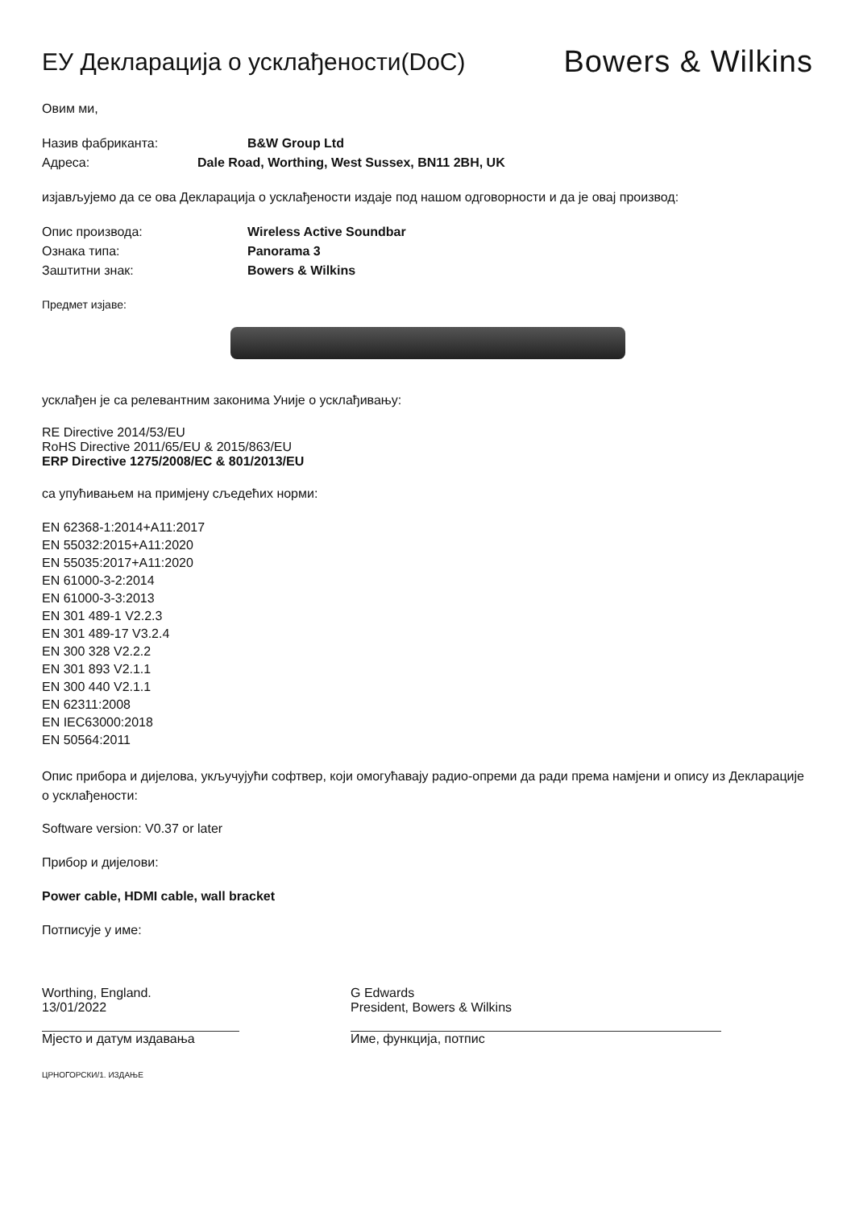ЕУ Декларација о усклађености(DoC)
Bowers & Wilkins
Овим ми,
Назив фабриканта: B&W Group Ltd
Адреса: Dale Road, Worthing, West Sussex, BN11 2BH, UK
изјављујемо да се ова Декларација о усклађености издаје под нашом одговорности и да је овај производ:
Опис производа: Wireless Active Soundbar
Ознака типа: Panorama 3
Заштитни знак: Bowers & Wilkins
Предмет изјаве:
усклађен је са релевантним законима Уније о усклађивању:
RE Directive 2014/53/EU
RoHS Directive 2011/65/EU & 2015/863/EU
ERP Directive 1275/2008/EC & 801/2013/EU
са упућивањем на примјену сљедећих норми:
EN 62368-1:2014+A11:2017
EN 55032:2015+A11:2020
EN 55035:2017+A11:2020
EN 61000-3-2:2014
EN 61000-3-3:2013
EN 301 489-1 V2.2.3
EN 301 489-17 V3.2.4
EN 300 328 V2.2.2
EN 301 893 V2.1.1
EN 300 440 V2.1.1
EN 62311:2008
EN IEC63000:2018
EN 50564:2011
Опис прибора и дијелова, укључујући софтвер, који омогућавају радио-опреми да ради према намјени и опису из Декларације о усклађености:
Software version: V0.37 or later
Прибор и дијелови:
Power cable, HDMI cable, wall bracket
Потписује у име:
Worthing, England.
13/01/2022
Мјесто и датум издавања
G Edwards
President, Bowers & Wilkins
Име, функција, потпис
ЦРНОГОРСКИ/1. ИЗДАЊЕ